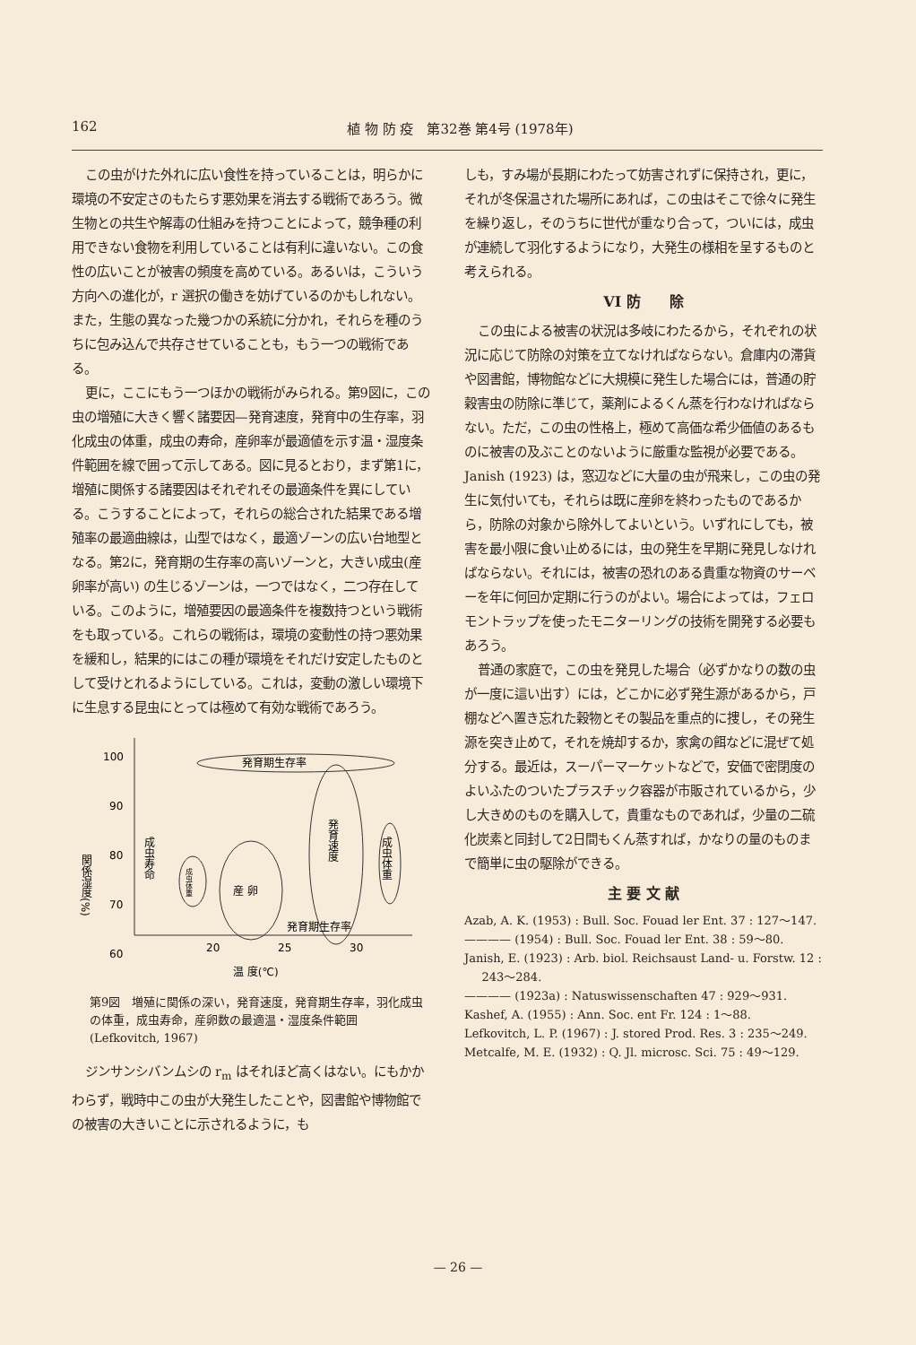162 植 物 防 疫　第32巻 第4号 (1978年)
この虫がけた外れに広い食性を持っていることは，明らかに環境の不安定さのもたらす悪効果を消去する戦術であろう。微生物との共生や解毒の仕組みを持つことによって，競争種の利用できない食物を利用していることは有利に違いない。この食性の広いことが被害の頻度を高めている。あるいは，こういう方向への進化が，r 選択の働きを妨げているのかもしれない。また，生態の異なった幾つかの系統に分かれ，それらを種のうちに包み込んで共存させていることも，もう一つの戦術である。
更に，ここにもう一つほかの戦術がみられる。第9図に，この虫の増殖に大きく響く諸要因—発育速度，発育中の生存率，羽化成虫の体重，成虫の寿命，産卵率が最適値を示す温・湿度条件範囲を線で囲って示してある。図に見るとおり，まず第1に，増殖に関係する諸要因はそれぞれその最適条件を異にしている。こうすることによって，それらの総合された結果である増殖率の最適曲線は，山型ではなく，最適ゾーンの広い台地型となる。第2に，発育期の生存率の高いゾーンと，大きい成虫(産卵率が高い) の生じるゾーンは，一つではなく，二つ存在している。このように，増殖要因の最適条件を複数持つという戦術をも取っている。これらの戦術は，環境の変動性の持つ悪効果を緩和し，結果的にはこの種が環境をそれだけ安定したものとして受けとれるようにしている。これは，変動の激しい環境下に生息する昆虫にとっては極めて有効な戦術であろう。
100
90
80
70
60
20
25
30
関係湿度(%)
温 度(℃)
発育期生存率
発育速度
成虫体重
成虫寿命
産 卵
成虫体重
発育期生存率
第9図　増殖に関係の深い，発育速度，発育期生存率，羽化成虫の体重，成虫寿命，産卵数の最適温・湿度条件範囲
(Lefkovitch, 1967)
ジンサンシバンムシの r<sub>m</sub> はそれほど高くはない。にもかかわらず，戦時中この虫が大発生したことや，図書館や博物館での被害の大きいことに示されるように，も
しも，すみ場が長期にわたって妨害されずに保持され，更に，それが冬保温された場所にあれば，この虫はそこで徐々に発生を繰り返し，そのうちに世代が重なり合って，ついには，成虫が連続して羽化するようになり，大発生の様相を呈するものと考えられる。
VI 防　　除
この虫による被害の状況は多岐にわたるから，それぞれの状況に応じて防除の対策を立てなければならない。倉庫内の滞貨や図書館，博物館などに大規模に発生した場合には，普通の貯穀害虫の防除に準じて，薬剤によるくん蒸を行わなければならない。ただ，この虫の性格上，極めて高価な希少価値のあるものに被害の及ぶことのないように厳重な監視が必要である。Janish (1923) は，窓辺などに大量の虫が飛来し，この虫の発生に気付いても，それらは既に産卵を終わったものであるから，防除の対象から除外してよいという。いずれにしても，被害を最小限に食い止めるには，虫の発生を早期に発見しなければならない。それには，被害の恐れのある貴重な物資のサーベーを年に何回か定期に行うのがよい。場合によっては，フェロモントラップを使ったモニターリングの技術を開発する必要もあろう。
普通の家庭で，この虫を発見した場合（必ずかなりの数の虫が一度に這い出す）には，どこかに必ず発生源があるから，戸棚などへ置き忘れた穀物とその製品を重点的に捜し，その発生源を突き止めて，それを焼却するか，家禽の餌などに混ぜて処分する。最近は，スーパーマーケットなどで，安価で密閉度のよいふたのついたプラスチック容器が市販されているから，少し大きめのものを購入して，貴重なものであれば，少量の二硫化炭素と同封して2日間もくん蒸すれば，かなりの量のものまで簡単に虫の駆除ができる。
主 要 文 献
Azab, A. K. (1953) : Bull. Soc. Fouad ler Ent. 37 : 127～147.
———— (1954) : Bull. Soc. Fouad ler Ent. 38 : 59～80.
Janish, E. (1923) : Arb. biol. Reichsaust Land- u. Forstw. 12 : 243～284.
———— (1923a) : Natuswissenschaften 47 : 929～931.
Kashef, A. (1955) : Ann. Soc. ent Fr. 124 : 1～88.
Lefkovitch, L. P. (1967) : J. stored Prod. Res. 3 : 235～249.
Metcalfe, M. E. (1932) : Q. Jl. microsc. Sci. 75 : 49～129.
— 26 —